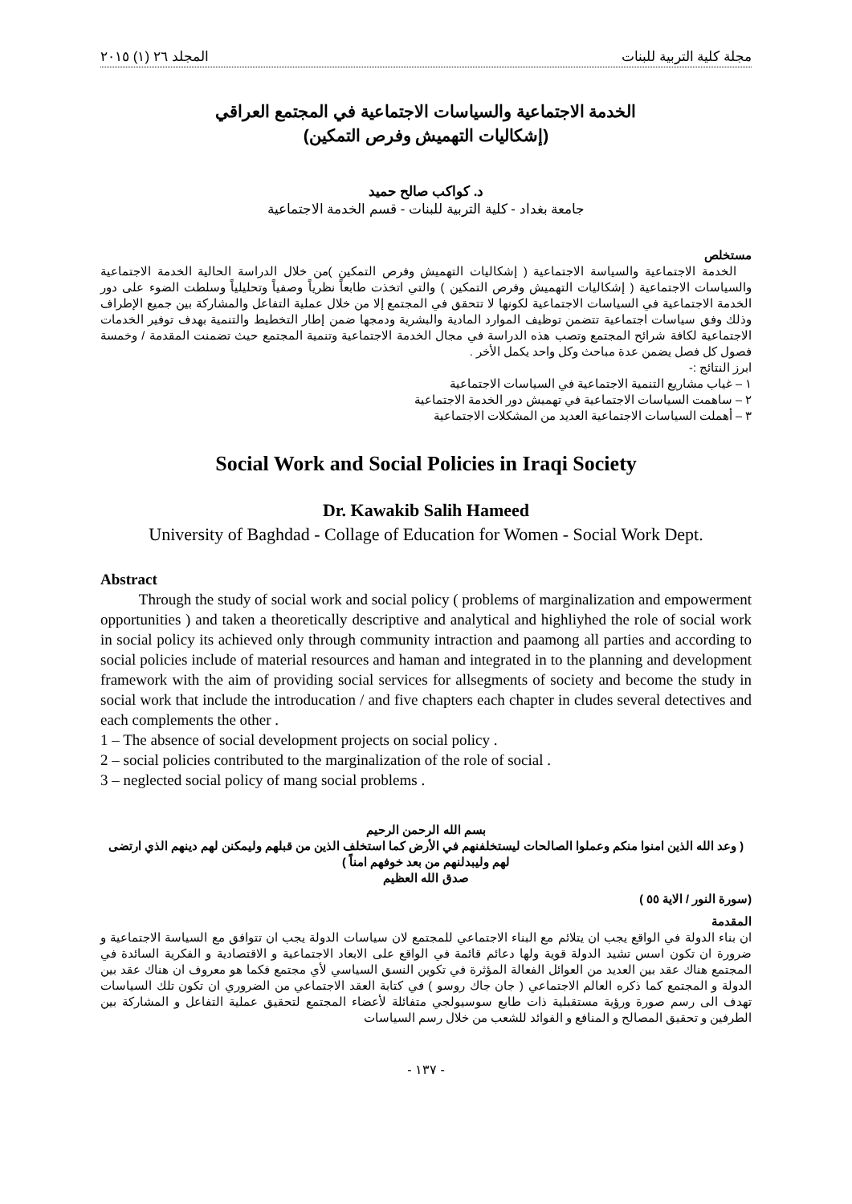مجلة كلية التربية للبنات المجلد ٢٦ (١) ٢٠١٥
الخدمة الاجتماعية والسياسات الاجتماعية في المجتمع العراقي
(إشكاليات التهميش وفرص التمكين)
د. كواكب صالح حميد
جامعة بغداد - كلية التربية للبنات - قسم الخدمة الاجتماعية
مستخلص
الخدمة الاجتماعية والسياسة الاجتماعية ( إشكاليات التهميش وفرص التمكين )من خلال الدراسة الحالية الخدمة الاجتماعية والسياسات الاجتماعية ( إشكاليات التهميش وفرص التمكين ) والتي اتخذت طابعاً نظرياً وصفياً وتحليلياً وسلطت الضوء على دور الخدمة الاجتماعية في السياسات الاجتماعية لكونها لا تتحقق في المجتمع إلا من خلال عملية التفاعل والمشاركة بين جميع الإطراف وذلك وفق سياسات اجتماعية تتضمن توظيف الموارد المادية والبشرية ودمجها ضمن إطار التخطيط والتنمية بهدف توفير الخدمات الاجتماعية لكافة شرائح المجتمع وتصب هذه الدراسة في مجال الخدمة الاجتماعية وتنمية المجتمع حيث تضمنت المقدمة / وخمسة فصول كل فصل يضمن عدة مباحث وكل واحد يكمل الأخر .
ابرز النتائج :-
١ – غياب مشاريع التنمية الاجتماعية في السياسات الاجتماعية
٢ – ساهمت السياسات الاجتماعية في تهميش دور الخدمة الاجتماعية
٣ – أهملت السياسات الاجتماعية العديد من المشكلات الاجتماعية
Social Work and Social Policies in Iraqi Society
Dr. Kawakib Salih Hameed
University of Baghdad - Collage of Education for Women - Social Work Dept.
Abstract
Through the study of social work and social policy ( problems of marginalization and empowerment opportunities ) and taken a theoretically descriptive and analytical and highliyhed the role of social work in social policy its achieved only through community intraction and paamong all parties and according to social policies include of material resources and haman and integrated in to the planning and development framework with the aim of providing social services for allsegments of society and become the study in social work that include the introducation / and five chapters each chapter in cludes several detectives and each complements the other .
1 – The absence of social development projects on social policy .
2 – social policies contributed to the marginalization of the role of social .
3 – neglected social policy of mang social problems .
بسم الله الرحمن الرحيم
( وعد الله الذين امنوا منكم وعملوا الصالحات ليستخلفنهم في الأرض كما استخلف الذين من قبلهم وليمكنن لهم دينهم الذي ارتضى لهم وليبدلنهم من بعد خوفهم امناً )
صدق الله العظيم
(سورة النور / الاية ٥٥ )
المقدمة
ان بناء الدولة في الواقع يجب ان يتلائم مع البناء الاجتماعي للمجتمع لان سياسات الدولة يجب ان تتوافق مع السياسة الاجتماعية و ضرورة ان تكون اسس تشيد الدولة قوية ولها دعائم قائمة في الواقع على الابعاد الاجتماعية و الاقتصادية و الفكرية السائدة في المجتمع هناك عقد بين العديد من العوائل الفعالة المؤثرة في تكوين النسق السياسي لأي مجتمع فكما هو معروف ان هناك عقد بين الدولة و المجتمع كما ذكره العالم الاجتماعي ( جان جاك روسو ) في كتابة العقد الاجتماعي من الضروري ان تكون تلك السياسات تهدف الى رسم صورة ورؤية مستقبلية ذات طابع سوسيولجي متفائلة لأعضاء المجتمع لتحقيق عملية التفاعل و المشاركة بين الطرفين و تحقيق المصالح و المنافع و الفوائد للشعب من خلال رسم السياسات
- ١٣٧ -